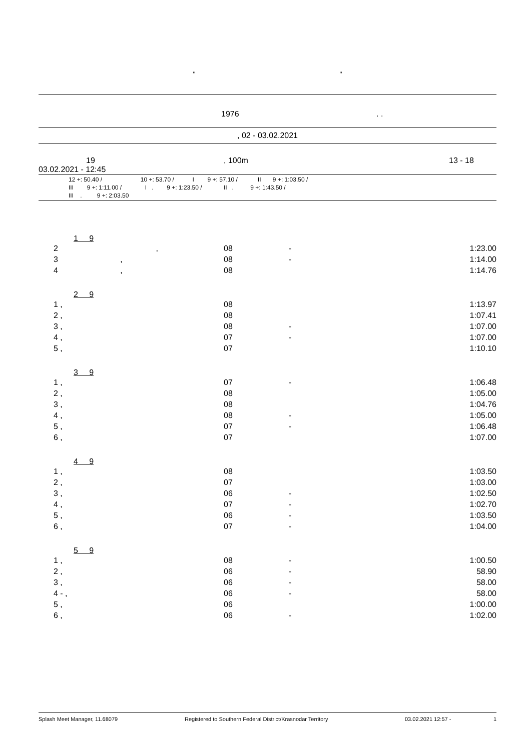" "
1976 . .
, 02 - 03.02.2021
19, 100m 13 - 18
03.02.2021 - 12:45
12 +: 50.40 / 10 +: 53.70 / I 9 +: 57.10 / II 9 +: 1:03.50 /
III 9 +: 1:11.00 / I . 9 +: 1:23.50 / II . 9 +: 1:43.50 /
III . 9 +: 2:03.50
1 9
| | 2 , | 08 | - | 1:23.00 |
| | 3 , | 08 | - | 1:14.00 |
| | 4 , | 08 | | 1:14.76 |
2 9
| | 1 , | 08 | | 1:13.97 |
| | 2 , | 08 | | 1:07.41 |
| | 3 , | 08 | - | 1:07.00 |
| | 4 , | 07 | - | 1:07.00 |
| | 5 , | 07 | | 1:10.10 |
3 9
| | 1 , | 07 | - | 1:06.48 |
| | 2 , | 08 | | 1:05.00 |
| | 3 , | 08 | | 1:04.76 |
| | 4 , | 08 | - | 1:05.00 |
| | 5 , | 07 | - | 1:06.48 |
| | 6 , | 07 | | 1:07.00 |
4 9
| | 1 , | 08 | | 1:03.50 |
| | 2 , | 07 | | 1:03.00 |
| | 3 , | 06 | - | 1:02.50 |
| | 4 , | 07 | - | 1:02.70 |
| | 5 , | 06 | - | 1:03.50 |
| | 6 , | 07 | - | 1:04.00 |
5 9
| | 1 , | 08 | - | 1:00.50 |
| | 2 , | 06 | - | 58.90 |
| | 3 , | 06 | - | 58.00 |
| | 4 - , | 06 | - | 58.00 |
| | 5 , | 06 | | 1:00.00 |
| | 6 , | 06 | - | 1:02.00 |
Splash Meet Manager, 11.68079 Registered to Southern Federal District/Krasnodar Territory 03.02.2021 12:57 - 1